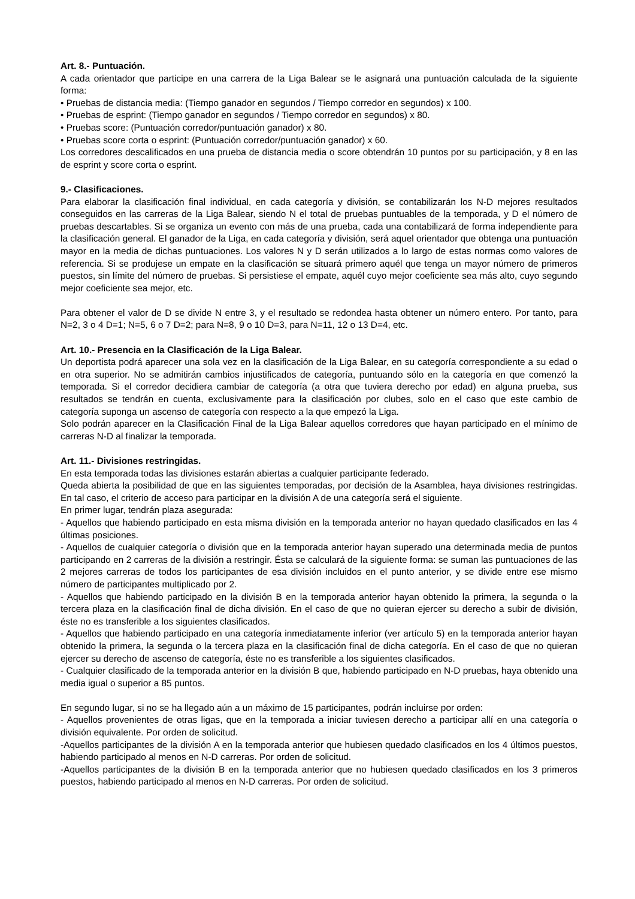Art. 8.- Puntuación.
A cada orientador que participe en una carrera de la Liga Balear se le asignará una puntuación calculada de la siguiente forma:
• Pruebas de distancia media: (Tiempo ganador en segundos / Tiempo corredor en segundos) x 100.
• Pruebas de esprint: (Tiempo ganador en segundos / Tiempo corredor en segundos) x 80.
• Pruebas score: (Puntuación corredor/puntuación ganador) x 80.
• Pruebas score corta o esprint: (Puntuación corredor/puntuación ganador) x 60.
Los corredores descalificados en una prueba de distancia media o score obtendrán 10 puntos por su participación, y 8 en las de esprint y score corta o esprint.
9.- Clasificaciones.
Para elaborar la clasificación final individual, en cada categoría y división, se contabilizarán los N-D mejores resultados conseguidos en las carreras de la Liga Balear, siendo N el total de pruebas puntuables de la temporada, y D el número de pruebas descartables. Si se organiza un evento con más de una prueba, cada una contabilizará de forma independiente para la clasificación general. El ganador de la Liga, en cada categoría y división, será aquel orientador que obtenga una puntuación mayor en la media de dichas puntuaciones. Los valores N y D serán utilizados a lo largo de estas normas como valores de referencia. Si se produjese un empate en la clasificación se situará primero aquél que tenga un mayor número de primeros puestos, sin límite del número de pruebas. Si persistiese el empate, aquél cuyo mejor coeficiente sea más alto, cuyo segundo mejor coeficiente sea mejor, etc.
Para obtener el valor de D se divide N entre 3, y el resultado se redondea hasta obtener un número entero. Por tanto, para N=2, 3 o 4 D=1; N=5, 6 o 7 D=2; para N=8, 9 o 10 D=3, para N=11, 12 o 13 D=4, etc.
Art. 10.- Presencia en la Clasificación de la Liga Balear.
Un deportista podrá aparecer una sola vez en la clasificación de la Liga Balear, en su categoría correspondiente a su edad o en otra superior. No se admitirán cambios injustificados de categoría, puntuando sólo en la categoría en que comenzó la temporada. Si el corredor decidiera cambiar de categoría (a otra que tuviera derecho por edad) en alguna prueba, sus resultados se tendrán en cuenta, exclusivamente para la clasificación por clubes, solo en el caso que este cambio de categoría suponga un ascenso de categoría con respecto a la que empezó la Liga.
Solo podrán aparecer en la Clasificación Final de la Liga Balear aquellos corredores que hayan participado en el mínimo de carreras N-D al finalizar la temporada.
Art. 11.- Divisiones restringidas.
En esta temporada todas las divisiones estarán abiertas a cualquier participante federado.
Queda abierta la posibilidad de que en las siguientes temporadas, por decisión de la Asamblea, haya divisiones restringidas. En tal caso, el criterio de acceso para participar en la división A de una categoría será el siguiente.
En primer lugar, tendrán plaza asegurada:
- Aquellos que habiendo participado en esta misma división en la temporada anterior no hayan quedado clasificados en las 4 últimas posiciones.
- Aquellos de cualquier categoría o división que en la temporada anterior hayan superado una determinada media de puntos participando en 2 carreras de la división a restringir. Ésta se calculará de la siguiente forma: se suman las puntuaciones de las 2 mejores carreras de todos los participantes de esa división incluidos en el punto anterior, y se divide entre ese mismo número de participantes multiplicado por 2.
- Aquellos que habiendo participado en la división B en la temporada anterior hayan obtenido la primera, la segunda o la tercera plaza en la clasificación final de dicha división. En el caso de que no quieran ejercer su derecho a subir de división, éste no es transferible a los siguientes clasificados.
- Aquellos que habiendo participado en una categoría inmediatamente inferior (ver artículo 5) en la temporada anterior hayan obtenido la primera, la segunda o la tercera plaza en la clasificación final de dicha categoría. En el caso de que no quieran ejercer su derecho de ascenso de categoría, éste no es transferible a los siguientes clasificados.
- Cualquier clasificado de la temporada anterior en la división B que, habiendo participado en N-D pruebas, haya obtenido una media igual o superior a 85 puntos.
En segundo lugar, si no se ha llegado aún a un máximo de 15 participantes, podrán incluirse por orden:
- Aquellos provenientes de otras ligas, que en la temporada a iniciar tuviesen derecho a participar allí en una categoría o división equivalente. Por orden de solicitud.
-Aquellos participantes de la división A en la temporada anterior que hubiesen quedado clasificados en los 4 últimos puestos, habiendo participado al menos en N-D carreras. Por orden de solicitud.
-Aquellos participantes de la división B en la temporada anterior que no hubiesen quedado clasificados en los 3 primeros puestos, habiendo participado al menos en N-D carreras. Por orden de solicitud.